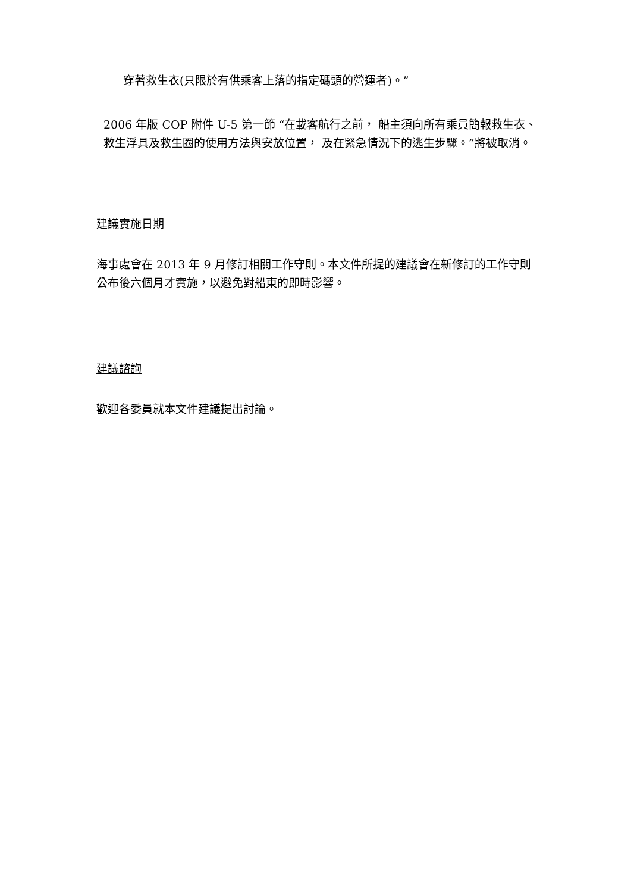穿著救生衣(只限於有供乘客上落的指定碼頭的營運者)。”
2006 年版 COP 附件 U-5 第一節 “在載客航行之前， 船主須向所有乘員簡報救生衣、救生浮具及救生圈的使用方法與安放位置， 及在緊急情況下的逃生步驟。”將被取消。
建議實施日期
海事處會在 2013 年 9 月修訂相關工作守則。本文件所提的建議會在新修訂的工作守則公布後六個月才實施，以避免對船東的即時影響。
建議諮詢
歡迎各委員就本文件建議提出討論。